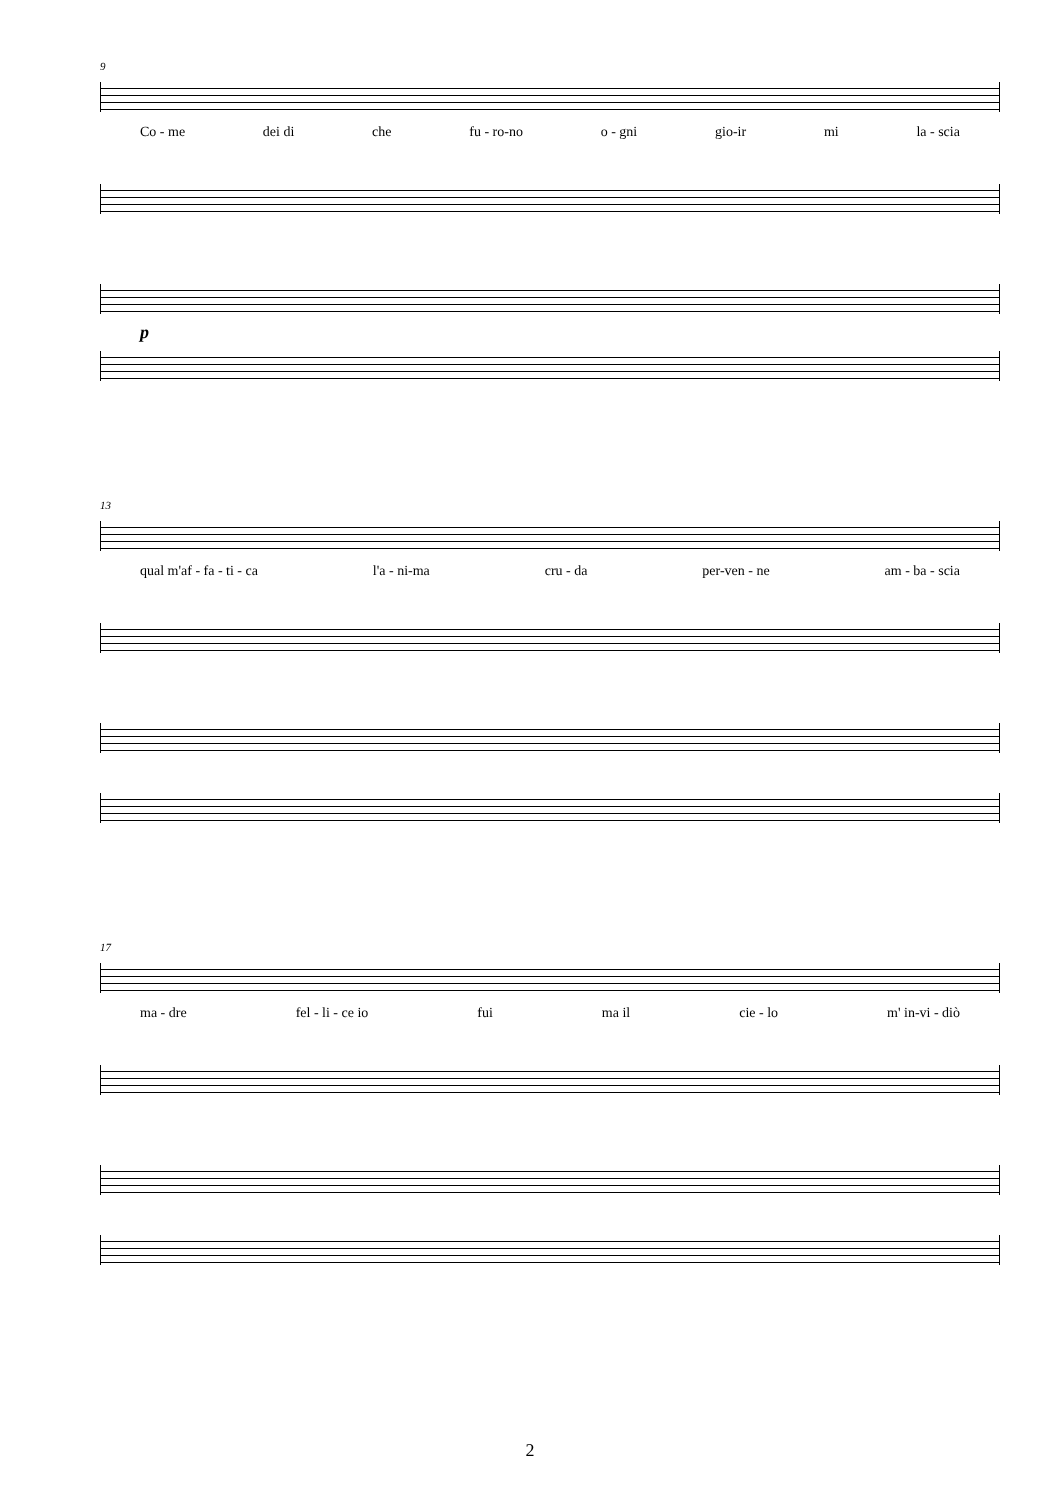9
Co - me dei di che fu - ro-no o - gni gio-ir mi la - scia
p
13
qual m'af - fa - ti - ca l'a - ni-ma cru - da per-ven - ne am - ba - scia
17
ma - dre fel - li - ce io fui ma il cie - lo m' in-vi - diò
2